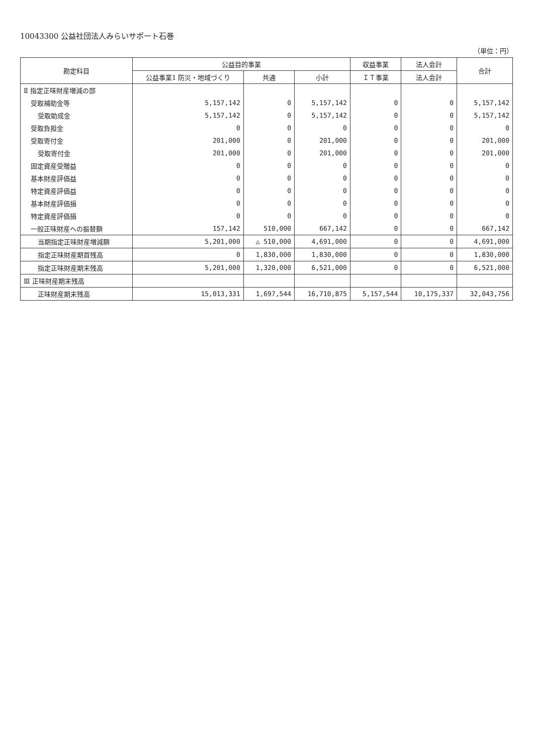10043300 公益社団法人みらいサポート石巻
（単位：円）
| 勘定科目 | 公益目的事業 | | | 収益事業 | 法人会計 | 合計 |
| --- | --- | --- | --- | --- | --- | --- |
| | 公益事業1 防災・地域づくり | 共通 | 小計 | ＩＴ事業 | 法人会計 | |
| Ⅱ 指定正味財産増減の部 | | | | | | |
| 受取補助金等 | 5,157,142 | 0 | 5,157,142 | 0 | 0 | 5,157,142 |
| 受取助成金 | 5,157,142 | 0 | 5,157,142 | 0 | 0 | 5,157,142 |
| 受取負担金 | 0 | 0 | 0 | 0 | 0 | 0 |
| 受取寄付金 | 201,000 | 0 | 201,000 | 0 | 0 | 201,000 |
| 受取寄付金 | 201,000 | 0 | 201,000 | 0 | 0 | 201,000 |
| 固定資産受贈益 | 0 | 0 | 0 | 0 | 0 | 0 |
| 基本財産評価益 | 0 | 0 | 0 | 0 | 0 | 0 |
| 特定資産評価益 | 0 | 0 | 0 | 0 | 0 | 0 |
| 基本財産評価損 | 0 | 0 | 0 | 0 | 0 | 0 |
| 特定資産評価損 | 0 | 0 | 0 | 0 | 0 | 0 |
| 一般正味財産への振替額 | 157,142 | 510,000 | 667,142 | 0 | 0 | 667,142 |
| 当期指定正味財産増減額 | 5,201,000 | △ 510,000 | 4,691,000 | 0 | 0 | 4,691,000 |
| 指定正味財産期首残高 | 0 | 1,830,000 | 1,830,000 | 0 | 0 | 1,830,000 |
| 指定正味財産期末残高 | 5,201,000 | 1,320,000 | 6,521,000 | 0 | 0 | 6,521,000 |
| Ⅲ 正味財産期末残高 | | | | | | |
| 正味財産期末残高 | 15,013,331 | 1,697,544 | 16,710,875 | 5,157,544 | 10,175,337 | 32,043,756 |